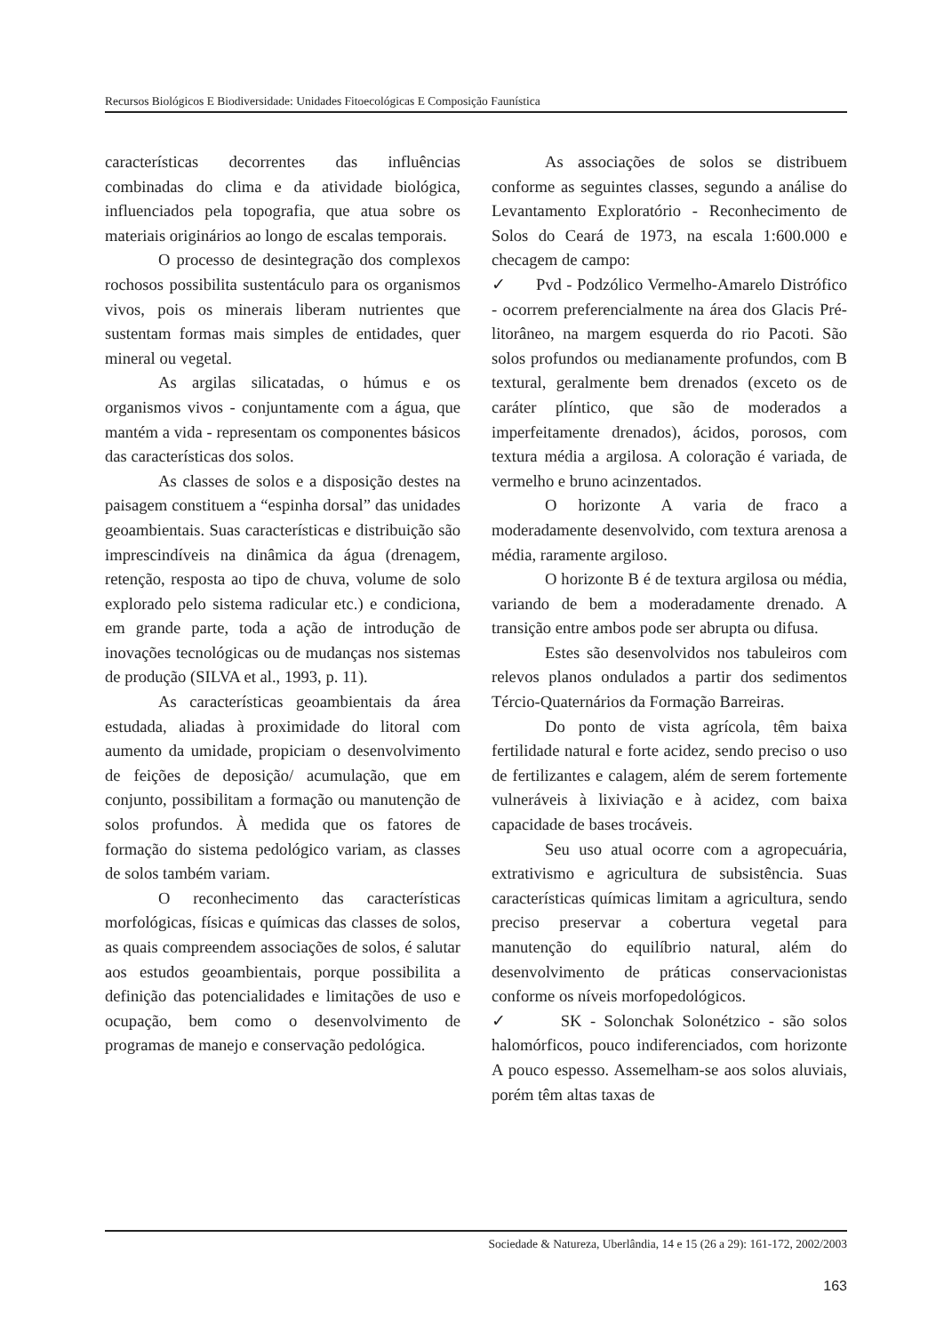Recursos Biológicos E Biodiversidade: Unidades Fitoecológicas E Composição Faunística
características decorrentes das influências combinadas do clima e da atividade biológica, influenciados pela topografia, que atua sobre os materiais originários ao longo de escalas temporais.
O processo de desintegração dos complexos rochosos possibilita sustentáculo para os organismos vivos, pois os minerais liberam nutrientes que sustentam formas mais simples de entidades, quer mineral ou vegetal.
As argilas silicatadas, o húmus e os organismos vivos - conjuntamente com a água, que mantém a vida - representam os componentes básicos das características dos solos.
As classes de solos e a disposição destes na paisagem constituem a “espinha dorsal” das unidades geoambientais. Suas características e distribuição são imprescindíveis na dinâmica da água (drenagem, retenção, resposta ao tipo de chuva, volume de solo explorado pelo sistema radicular etc.) e condiciona, em grande parte, toda a ação de introdução de inovações tecnológicas ou de mudanças nos sistemas de produção (SILVA et al., 1993, p. 11).
As características geoambientais da área estudada, aliadas à proximidade do litoral com aumento da umidade, propiciam o desenvolvimento de feições de deposição/ acumulação, que em conjunto, possibilitam a formação ou manutenção de solos profundos. À medida que os fatores de formação do sistema pedológico variam, as classes de solos também variam.
O reconhecimento das características morfológicas, físicas e químicas das classes de solos, as quais compreendem associações de solos, é salutar aos estudos geoambientais, porque possibilita a definição das potencialidades e limitações de uso e ocupação, bem como o desenvolvimento de programas de manejo e conservação pedológica.
As associações de solos se distribuem conforme as seguintes classes, segundo a análise do Levantamento Exploratório - Reconhecimento de Solos do Ceará de 1973, na escala 1:600.000 e checagem de campo:
✓ Pvd - Podzólico Vermelho-Amarelo Distrófico - ocorrem preferencialmente na área dos Glacis Pré-litorâneo, na margem esquerda do rio Pacoti. São solos profundos ou medianamente profundos, com B textural, geralmente bem drenados (exceto os de caráter plíntico, que são de moderados a imperfeitamente drenados), ácidos, porosos, com textura média a argilosa. A coloração é variada, de vermelho e bruno acinzentados.
O horizonte A varia de fraco a moderadamente desenvolvido, com textura arenosa a média, raramente argiloso.
O horizonte B é de textura argilosa ou média, variando de bem a moderadamente drenado. A transição entre ambos pode ser abrupta ou difusa.
Estes são desenvolvidos nos tabuleiros com relevos planos ondulados a partir dos sedimentos Tércio-Quaternários da Formação Barreiras.
Do ponto de vista agrícola, têm baixa fertilidade natural e forte acidez, sendo preciso o uso de fertilizantes e calagem, além de serem fortemente vulneráveis à lixiviação e à acidez, com baixa capacidade de bases trocáveis.
Seu uso atual ocorre com a agropecuária, extrativismo e agricultura de subsistência. Suas características químicas limitam a agricultura, sendo preciso preservar a cobertura vegetal para manutenção do equilíbrio natural, além do desenvolvimento de práticas conservacionistas conforme os níveis morfopedológicos.
✓ SK - Solonchak Solonétzico - são solos halomórficos, pouco indiferenciados, com horizonte A pouco espesso. Assemelham-se aos solos aluviais, porém têm altas taxas de
Sociedade & Natureza, Uberlândia, 14 e 15 (26 a 29): 161-172, 2002/2003
163